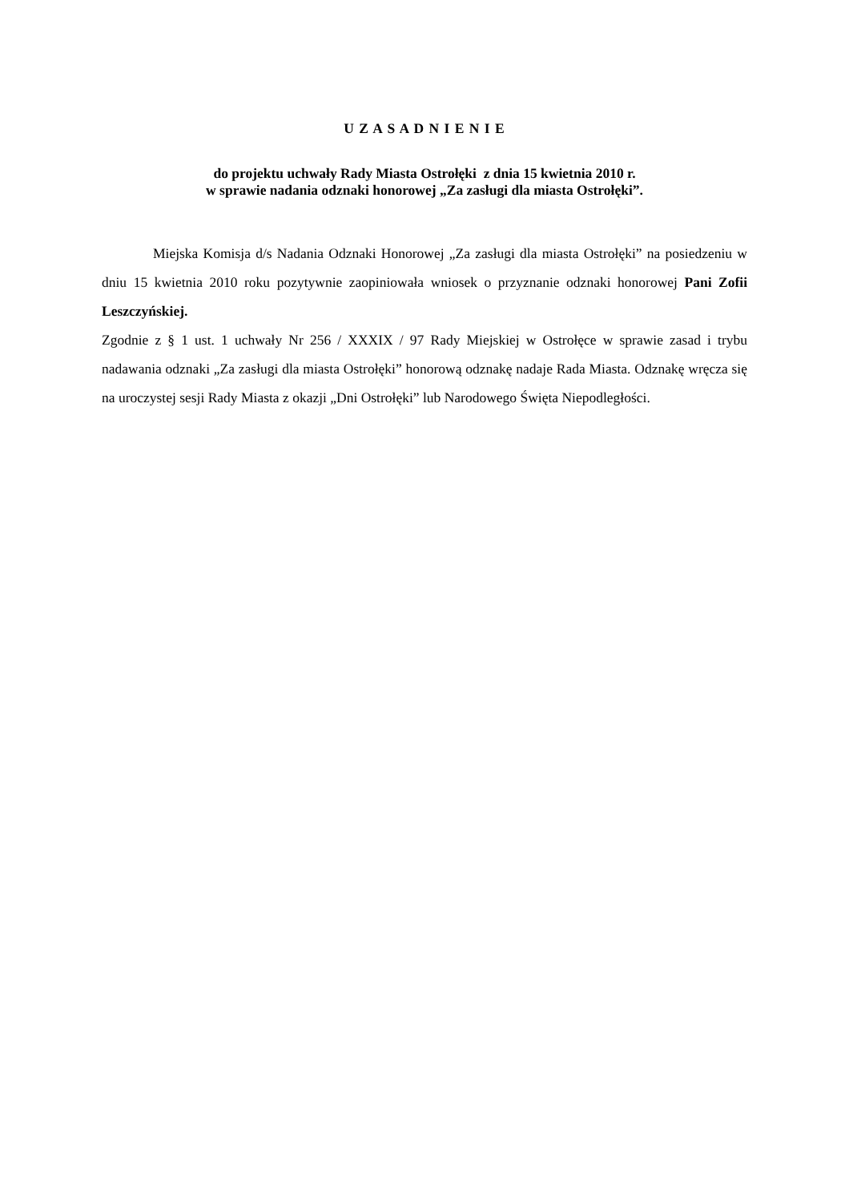U Z A S A D N I E N I E
do projektu uchwały Rady Miasta Ostrołęki z dnia 15 kwietnia 2010 r.
w sprawie nadania odznaki honorowej „Za zasługi dla miasta Ostrołęki”.
Miejska Komisja d/s Nadania Odznaki Honorowej „Za zasługi dla miasta Ostrołęki” na posiedzeniu w dniu 15 kwietnia 2010 roku pozytywnie zaopiniowała wniosek o przyznanie odznaki honorowej Pani Zofii Leszczyńskiej.
Zgodnie z § 1 ust. 1 uchwały Nr 256 / XXXIX / 97 Rady Miejskiej w Ostrołęce w sprawie zasad i trybu nadawania odznaki „Za zasługi dla miasta Ostrołęki” honorową odznakę nadaje Rada Miasta. Odznakę wręcza się na uroczystej sesji Rady Miasta z okazji „Dni Ostrołęki” lub Narodowego Święta Niepodległości.